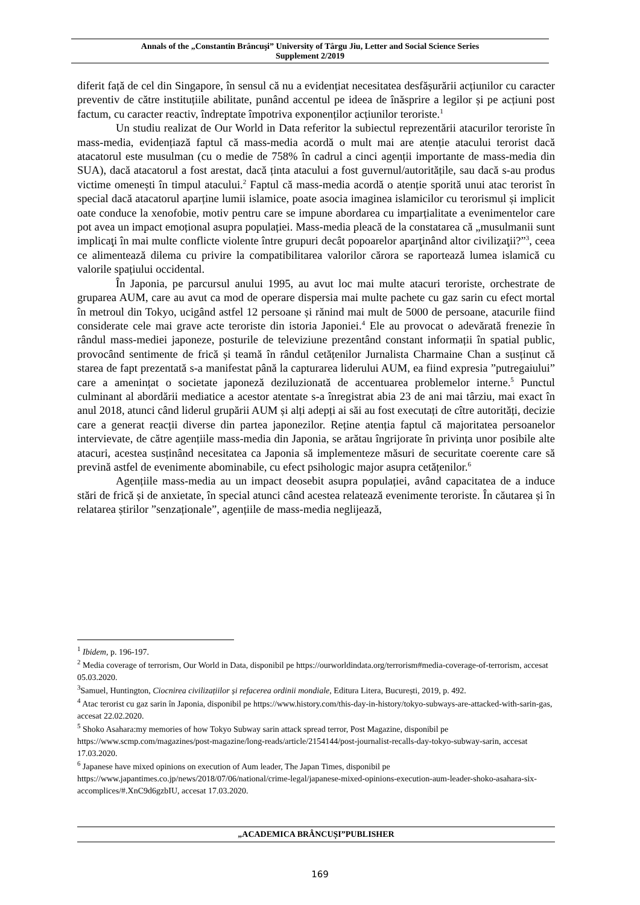Annals of the „Constantin Brâncuşi” University of Târgu Jiu, Letter and Social Science Series
Supplement 2/2019
diferit față de cel din Singapore, în sensul că nu a evidențiat necesitatea desfășurării acțiunilor cu caracter preventiv de către instituțiile abilitate, punând accentul pe ideea de înăsprire a legilor și pe acțiuni post factum, cu caracter reactiv, îndreptate împotriva exponenților acțiunilor teroriste.<sup>1</sup>
Un studiu realizat de Our World in Data referitor la subiectul reprezentării atacurilor teroriste în mass-media, evidențiază faptul că mass-media acordă o mult mai are atenție atacului terorist dacă atacatorul este musulman (cu o medie de 758% în cadrul a cinci agenții importante de mass-media din SUA), dacă atacatorul a fost arestat, dacă ținta atacului a fost guvernul/autoritățile, sau dacă s-au produs victime omenești în timpul atacului.<sup>2</sup> Faptul că mass-media acordă o atenție sporită unui atac terorist în special dacă atacatorul aparține lumii islamice, poate asocia imaginea islamicilor cu terorismul și implicit oate conduce la xenofobie, motiv pentru care se impune abordarea cu imparțialitate a evenimentelor care pot avea un impact emoțional asupra populației. Mass-media pleacă de la constatarea că „musulmanii sunt implicaţi în mai multe conflicte violente între grupuri decât popoarelor aparţinând altor civilizaţii?”<sup>3</sup>, ceea ce alimentează dilema cu privire la compatibilitarea valorilor cărora se raportează lumea islamică cu valorile spațiului occidental.
În Japonia, pe parcursul anului 1995, au avut loc mai multe atacuri teroriste, orchestrate de gruparea AUM, care au avut ca mod de operare dispersia mai multe pachete cu gaz sarin cu efect mortal în metroul din Tokyo, ucigând astfel 12 persoane și rănind mai mult de 5000 de persoane, atacurile fiind considerate cele mai grave acte teroriste din istoria Japoniei.<sup>4</sup> Ele au provocat o adevărată frenezie în rândul mass-mediei japoneze, posturile de televiziune prezentând constant informații în spatial public, provocând sentimente de frică și teamă în rândul cetățenilor Jurnalista Charmaine Chan a susținut că starea de fapt prezentată s-a manifestat până la capturarea liderului AUM, ea fiind expresia ”putregaiului” care a amenințat o societate japoneză deziluzionată de accentuarea problemelor interne.<sup>5</sup> Punctul culminant al abordării mediatice a acestor atentate s-a înregistrat abia 23 de ani mai târziu, mai exact în anul 2018, atunci când liderul grupării AUM și alți adepți ai săi au fost executați de cître autorități, decizie care a generat reacții diverse din partea japonezilor. Reține atenția faptul că majoritatea persoanelor intervievate, de către agențiile mass-media din Japonia, se arătau îngrijorate în privința unor posibile alte atacuri, acestea susținând necesitatea ca Japonia să implementeze măsuri de securitate coerente care să prevină astfel de evenimente abominabile, cu efect psihologic major asupra cetățenilor.<sup>6</sup>
Agențiile mass-media au un impact deosebit asupra populației, având capacitatea de a induce stări de frică și de anxietate, în special atunci când acestea relatează evenimente teroriste. În căutarea și în relatarea știrilor ”senzaționale”, agențiile de mass-media neglijează,
<sup>1</sup> Ibidem, p. 196-197.
<sup>2</sup> Media coverage of terrorism, Our World in Data, disponibil pe https://ourworldindata.org/terrorism#media-coverage-of-terrorism, accesat 05.03.2020.
<sup>3</sup> Samuel, Huntington, Ciocnirea civilizațiilor și refacerea ordinii mondiale, Editura Litera, București, 2019, p. 492.
<sup>4</sup> Atac terorist cu gaz sarin în Japonia, disponibil pe https://www.history.com/this-day-in-history/tokyo-subways-are-attacked-with-sarin-gas, accesat 22.02.2020.
<sup>5</sup> Shoko Asahara:my memories of how Tokyo Subway sarin attack spread terror, Post Magazine, disponibil pe https://www.scmp.com/magazines/post-magazine/long-reads/article/2154144/post-journalist-recalls-day-tokyo-subway-sarin, accesat 17.03.2020.
<sup>6</sup> Japanese have mixed opinions on execution of Aum leader, The Japan Times, disponibil pe https://www.japantimes.co.jp/news/2018/07/06/national/crime-legal/japanese-mixed-opinions-execution-aum-leader-shoko-asahara-six-accomplices/#.XnC9d6gzbIU, accesat 17.03.2020.
„ACADEMICA BRÂNCUȘI”PUBLISHER
169